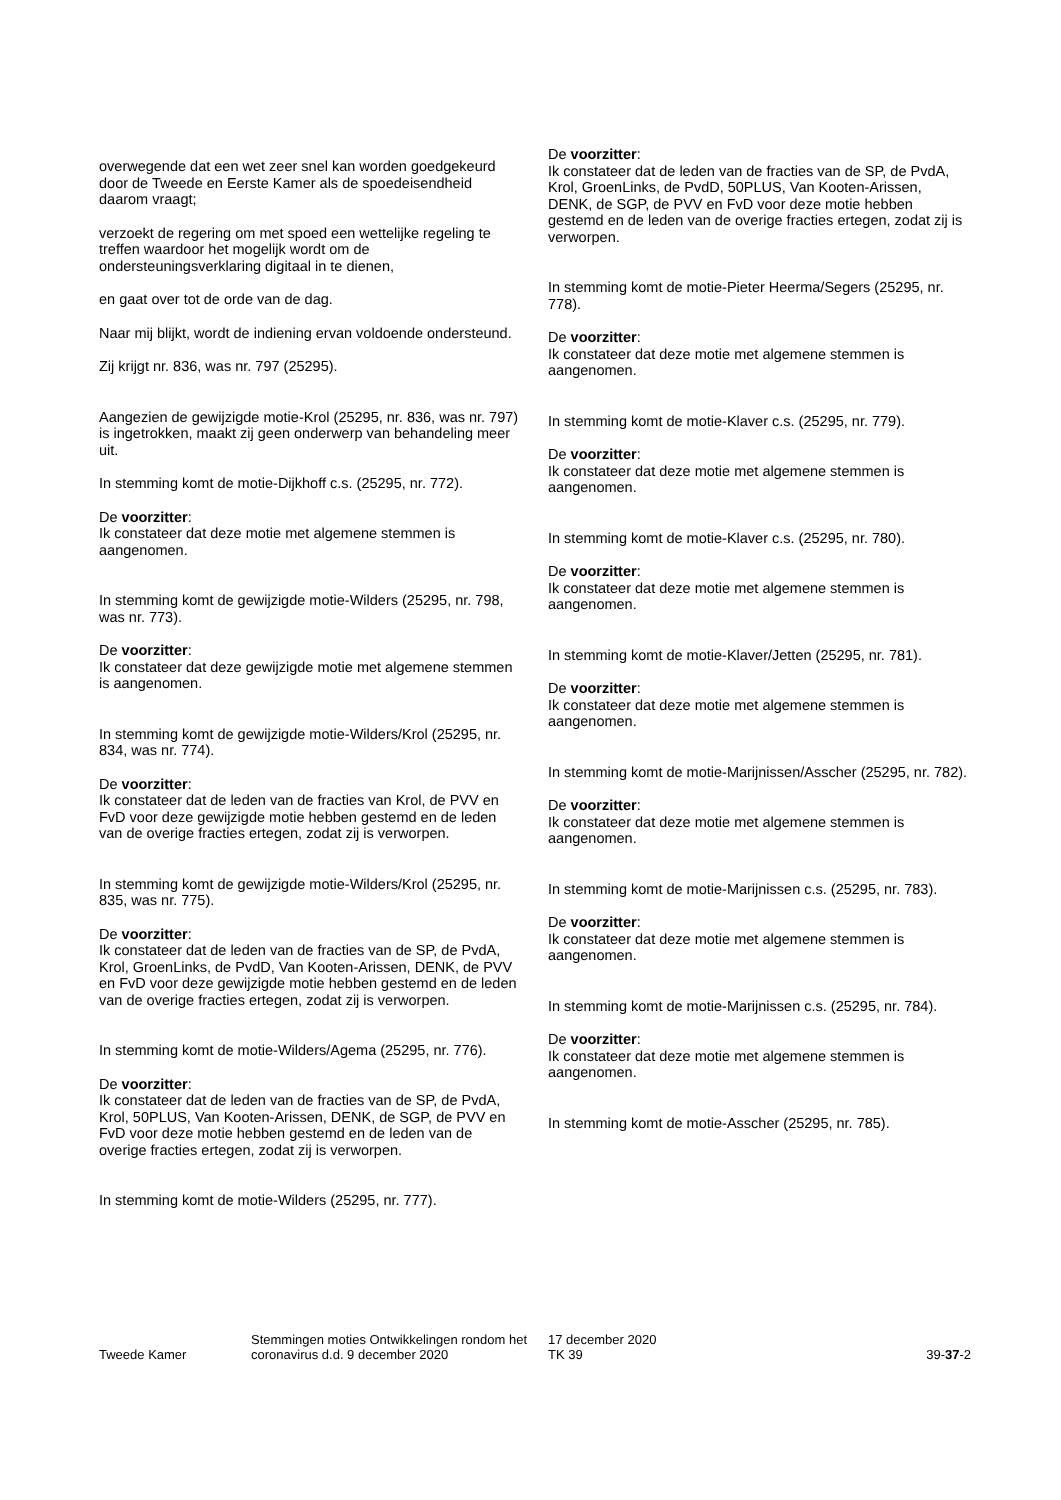overwegende dat een wet zeer snel kan worden goedgekeurd door de Tweede en Eerste Kamer als de spoedeisendheid daarom vraagt;
verzoekt de regering om met spoed een wettelijke regeling te treffen waardoor het mogelijk wordt om de ondersteuningsverklaring digitaal in te dienen,
en gaat over tot de orde van de dag.
Naar mij blijkt, wordt de indiening ervan voldoende ondersteund.
Zij krijgt nr. 836, was nr. 797 (25295).
Aangezien de gewijzigde motie-Krol (25295, nr. 836, was nr. 797) is ingetrokken, maakt zij geen onderwerp van behandeling meer uit.
In stemming komt de motie-Dijkhoff c.s. (25295, nr. 772).
De voorzitter:
Ik constateer dat deze motie met algemene stemmen is aangenomen.
In stemming komt de gewijzigde motie-Wilders (25295, nr. 798, was nr. 773).
De voorzitter:
Ik constateer dat deze gewijzigde motie met algemene stemmen is aangenomen.
In stemming komt de gewijzigde motie-Wilders/Krol (25295, nr. 834, was nr. 774).
De voorzitter:
Ik constateer dat de leden van de fracties van Krol, de PVV en FvD voor deze gewijzigde motie hebben gestemd en de leden van de overige fracties ertegen, zodat zij is verworpen.
In stemming komt de gewijzigde motie-Wilders/Krol (25295, nr. 835, was nr. 775).
De voorzitter:
Ik constateer dat de leden van de fracties van de SP, de PvdA, Krol, GroenLinks, de PvdD, Van Kooten-Arissen, DENK, de PVV en FvD voor deze gewijzigde motie hebben gestemd en de leden van de overige fracties ertegen, zodat zij is verworpen.
In stemming komt de motie-Wilders/Agema (25295, nr. 776).
De voorzitter:
Ik constateer dat de leden van de fracties van de SP, de PvdA, Krol, 50PLUS, Van Kooten-Arissen, DENK, de SGP, de PVV en FvD voor deze motie hebben gestemd en de leden van de overige fracties ertegen, zodat zij is verworpen.
In stemming komt de motie-Wilders (25295, nr. 777).
De voorzitter:
Ik constateer dat de leden van de fracties van de SP, de PvdA, Krol, GroenLinks, de PvdD, 50PLUS, Van Kooten-Arissen, DENK, de SGP, de PVV en FvD voor deze motie hebben gestemd en de leden van de overige fracties ertegen, zodat zij is verworpen.
In stemming komt de motie-Pieter Heerma/Segers (25295, nr. 778).
De voorzitter:
Ik constateer dat deze motie met algemene stemmen is aangenomen.
In stemming komt de motie-Klaver c.s. (25295, nr. 779).
De voorzitter:
Ik constateer dat deze motie met algemene stemmen is aangenomen.
In stemming komt de motie-Klaver c.s. (25295, nr. 780).
De voorzitter:
Ik constateer dat deze motie met algemene stemmen is aangenomen.
In stemming komt de motie-Klaver/Jetten (25295, nr. 781).
De voorzitter:
Ik constateer dat deze motie met algemene stemmen is aangenomen.
In stemming komt de motie-Marijnissen/Asscher (25295, nr. 782).
De voorzitter:
Ik constateer dat deze motie met algemene stemmen is aangenomen.
In stemming komt de motie-Marijnissen c.s. (25295, nr. 783).
De voorzitter:
Ik constateer dat deze motie met algemene stemmen is aangenomen.
In stemming komt de motie-Marijnissen c.s. (25295, nr. 784).
De voorzitter:
Ik constateer dat deze motie met algemene stemmen is aangenomen.
In stemming komt de motie-Asscher (25295, nr. 785).
Tweede Kamer
Stemmingen moties Ontwikkelingen rondom het coronavirus d.d. 9 december 2020
17 december 2020
TK 39
39-37-2